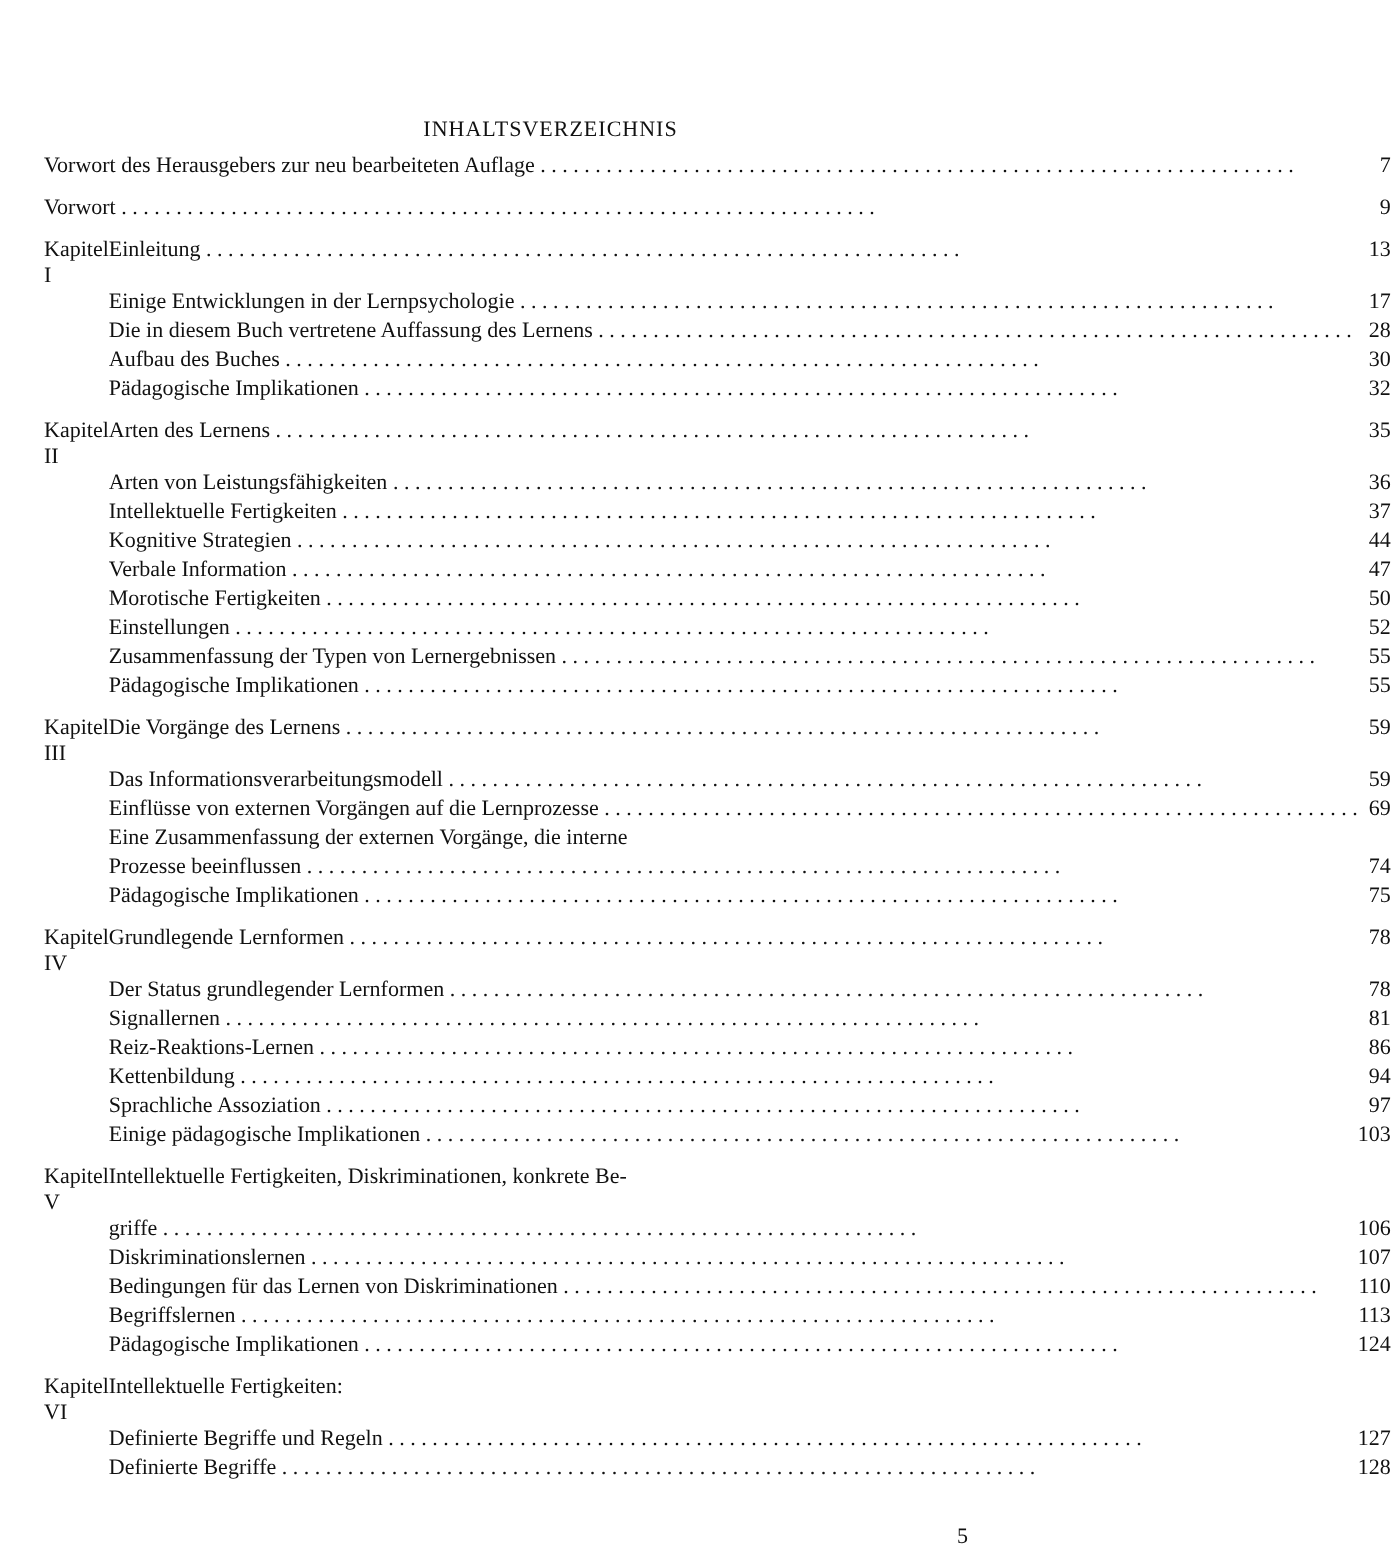INHALTSVERZEICHNIS
| Vorwort des Herausgebers zur neu bearbeiteten Auflage | | 7 |
| Vorwort | | 9 |
| Kapitel I | Einleitung | 13 |
| | Einige Entwicklungen in der Lernpsychologie | 17 |
| | Die in diesem Buch vertretene Auffassung des Lernens | 28 |
| | Aufbau des Buches | 30 |
| | Pädagogische Implikationen | 32 |
| Kapitel II | Arten des Lernens | 35 |
| | Arten von Leistungsfähigkeiten | 36 |
| | Intellektuelle Fertigkeiten | 37 |
| | Kognitive Strategien | 44 |
| | Verbale Information | 47 |
| | Morotische Fertigkeiten | 50 |
| | Einstellungen | 52 |
| | Zusammenfassung der Typen von Lernergebnissen | 55 |
| | Pädagogische Implikationen | 55 |
| Kapitel III | Die Vorgänge des Lernens | 59 |
| | Das Informationsverarbeitungsmodell | 59 |
| | Einflüsse von externen Vorgängen auf die Lernprozesse | 69 |
| | Eine Zusammenfassung der externen Vorgänge, die interne | |
| | Prozesse beeinflussen | 74 |
| | Pädagogische Implikationen | 75 |
| Kapitel IV | Grundlegende Lernformen | 78 |
| | Der Status grundlegender Lernformen | 78 |
| | Signallernen | 81 |
| | Reiz-Reaktions-Lernen | 86 |
| | Kettenbildung | 94 |
| | Sprachliche Assoziation | 97 |
| | Einige pädagogische Implikationen | 103 |
| Kapitel V | Intellektuelle Fertigkeiten, Diskriminationen, konkrete Be- | |
| | griffe | 106 |
| | Diskriminationslernen | 107 |
| | Bedingungen für das Lernen von Diskriminationen | 110 |
| | Begriffslernen | 113 |
| | Pädagogische Implikationen | 124 |
| Kapitel VI | Intellektuelle Fertigkeiten: | |
| | Definierte Begriffe und Regeln | 127 |
| | Definierte Begriffe | 128 |
5